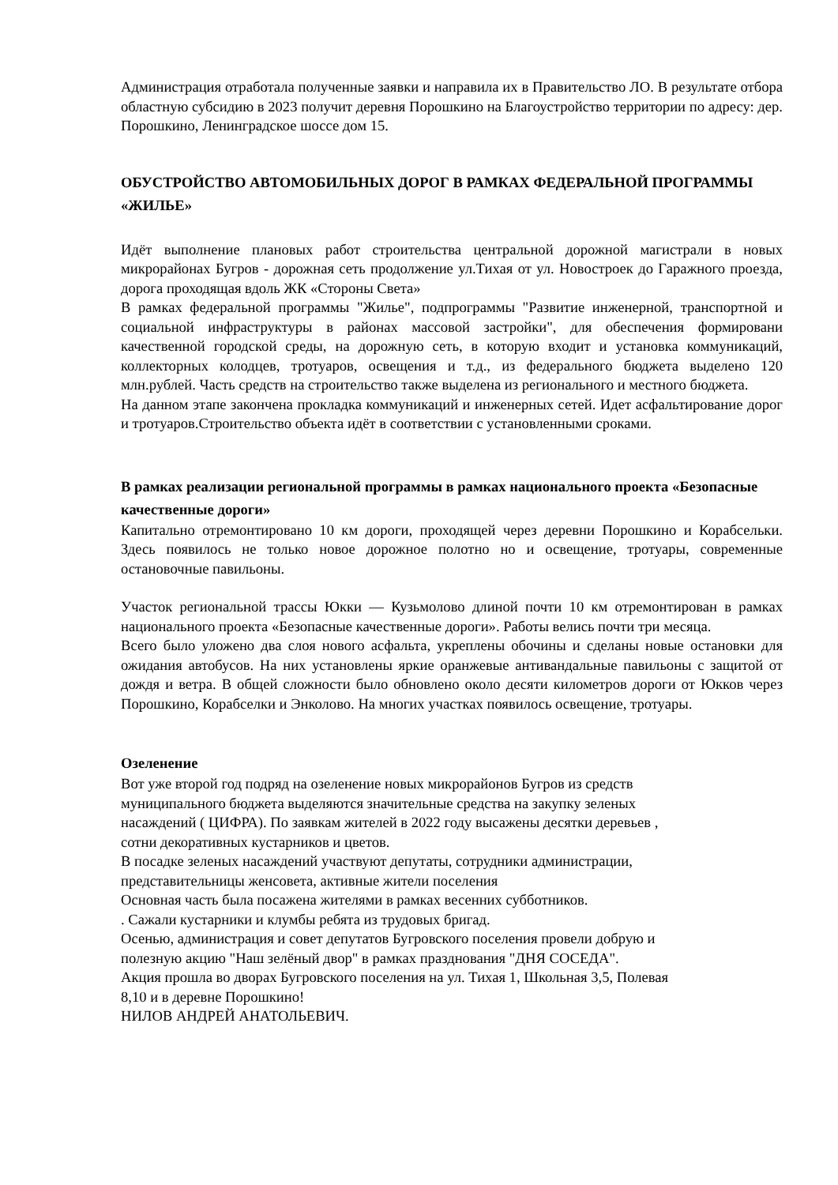Администрация отработала полученные заявки и направила их в Правительство ЛО. В результате отбора областную субсидию в 2023 получит деревня Порошкино на Благоустройство территории по адресу: дер. Порошкино, Ленинградское шоссе дом 15.
ОБУСТРОЙСТВО АВТОМОБИЛЬНЫХ ДОРОГ В РАМКАХ ФЕДЕРАЛЬНОЙ ПРОГРАММЫ «ЖИЛЬЕ»
Идёт выполнение плановых работ строительства центральной дорожной магистрали в новых микрорайонах Бугров - дорожная сеть продолжение ул.Тихая от ул. Новостроек до Гаражного проезда, дорога проходящая вдоль ЖК «Стороны Света»
В рамках федеральной программы "Жилье", подпрограммы "Развитие инженерной, транспортной и социальной инфраструктуры в районах массовой застройки", для обеспечения формировани качественной городской среды, на дорожную сеть, в которую входит и установка коммуникаций, коллекторных колодцев, тротуаров, освещения и т.д., из федерального бюджета выделено 120 млн.рублей. Часть средств на строительство также выделена из регионального и местного бюджета.
На данном этапе закончена прокладка коммуникаций и инженерных сетей. Идет асфальтирование дорог и тротуаров.Строительство объекта идёт в соответствии с установленными сроками.
В рамках реализации региональной программы в рамках национального проекта «Безопасные качественные дороги»
Капитально отремонтировано 10 км дороги, проходящей через деревни Порошкино и Корабсельки. Здесь появилось не только новое дорожное полотно но и освещение, тротуары, современные остановочные павильоны.
Участок региональной трассы Юкки — Кузьмолово длиной почти 10 км отремонтирован в рамках национального проекта «Безопасные качественные дороги». Работы велись почти три месяца.
Всего было уложено два слоя нового асфальта, укреплены обочины и сделаны новые остановки для ожидания автобусов. На них установлены яркие оранжевые антивандальные павильоны с защитой от дождя и ветра. В общей сложности было обновлено около десяти километров дороги от Юкков через Порошкино, Корабселки и Энколово. На многих участках появилось освещение, тротуары.
Озеленение
Вот уже второй год подряд на озеленение новых микрорайонов Бугров из средств
муниципального бюджета выделяются значительные средства на закупку зеленых
насаждений ( ЦИФРА). По заявкам жителей в 2022 году высажены десятки деревьев ,
сотни декоративных кустарников и цветов.
В посадке зеленых насаждений участвуют депутаты, сотрудники администрации,
представительницы женсовета, активные жители поселения
Основная часть была посажена жителями в рамках весенних субботников.
. Сажали кустарники и клумбы ребята из трудовых бригад.
Осенью, администрация и совет депутатов Бугровского поселения провели добрую и
полезную акцию "Наш зелёный двор" в рамках празднования "ДНЯ СОСЕДА".
Акция прошла во дворах Бугровского поселения на ул. Тихая 1, Школьная 3,5, Полевая
8,10 и в деревне Порошкино!
НИЛОВ АНДРЕЙ АНАТОЛЬЕВИЧ.